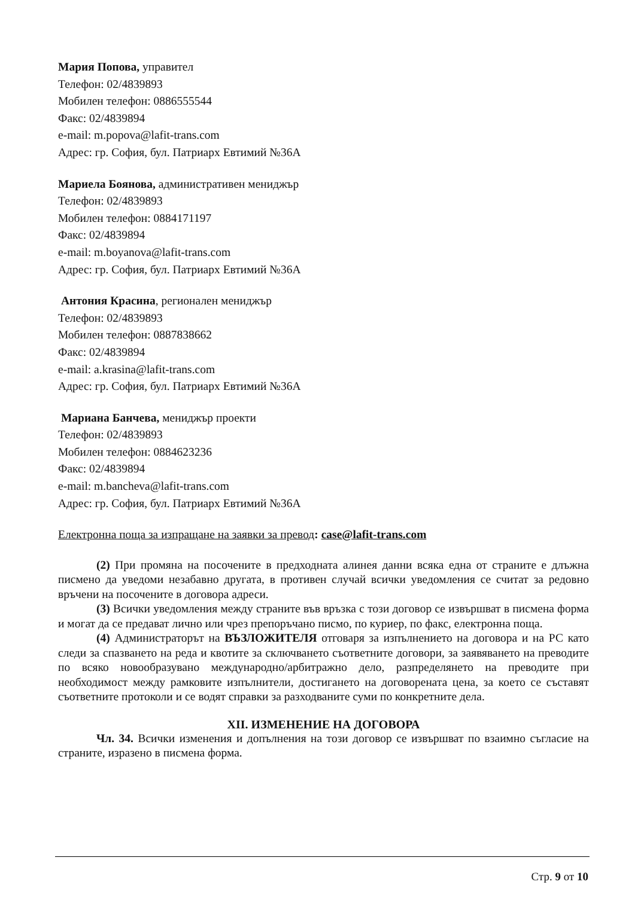Мария Попова, управител
Телефон: 02/4839893
Мобилен телефон: 0886555544
Факс: 02/4839894
e-mail: m.popova@lafit-trans.com
Адрес: гр. София, бул. Патриарх Евтимий №36А
Мариела Боянова, административен мениджър
Телефон: 02/4839893
Мобилен телефон: 0884171197
Факс: 02/4839894
e-mail: m.boyanova@lafit-trans.com
Адрес: гр. София, бул. Патриарх Евтимий №36А
Антония Красина, регионален мениджър
Телефон: 02/4839893
Мобилен телефон: 0887838662
Факс: 02/4839894
e-mail: a.krasina@lafit-trans.com
Адрес: гр. София, бул. Патриарх Евтимий №36А
Мариана Банчева, мениджър проекти
Телефон: 02/4839893
Мобилен телефон: 0884623236
Факс: 02/4839894
e-mail: m.bancheva@lafit-trans.com
Адрес: гр. София, бул. Патриарх Евтимий №36А
Електронна поща за изпращане на заявки за превод: case@lafit-trans.com
(2) При промяна на посочените в предходната алинея данни всяка една от страните е длъжна писмено да уведоми незабавно другата, в противен случай всички уведомления се считат за редовно връчени на посочените в договора адреси.
(3) Всички уведомления между страните във връзка с този договор се извършват в писмена форма и могат да се предават лично или чрез препоръчано писмо, по куриер, по факс, електронна поща.
(4) Администраторът на ВЪЗЛОЖИТЕЛЯ отговаря за изпълнението на договора и на РС като следи за спазването на реда и квотите за сключването съответните договори, за заявяването на преводите по всяко новообразувано международно/арбитражно дело, разпределянето на преводите при необходимост между рамковите изпълнители, достигането на договорената цена, за което се съставят съответните протоколи и се водят справки за разходваните суми по конкретните дела.
XII. ИЗМЕНЕНИЕ НА ДОГОВОРА
Чл. 34. Всички изменения и допълнения на този договор се извършват по взаимно съгласие на страните, изразено в писмена форма.
Стр. 9 от 10